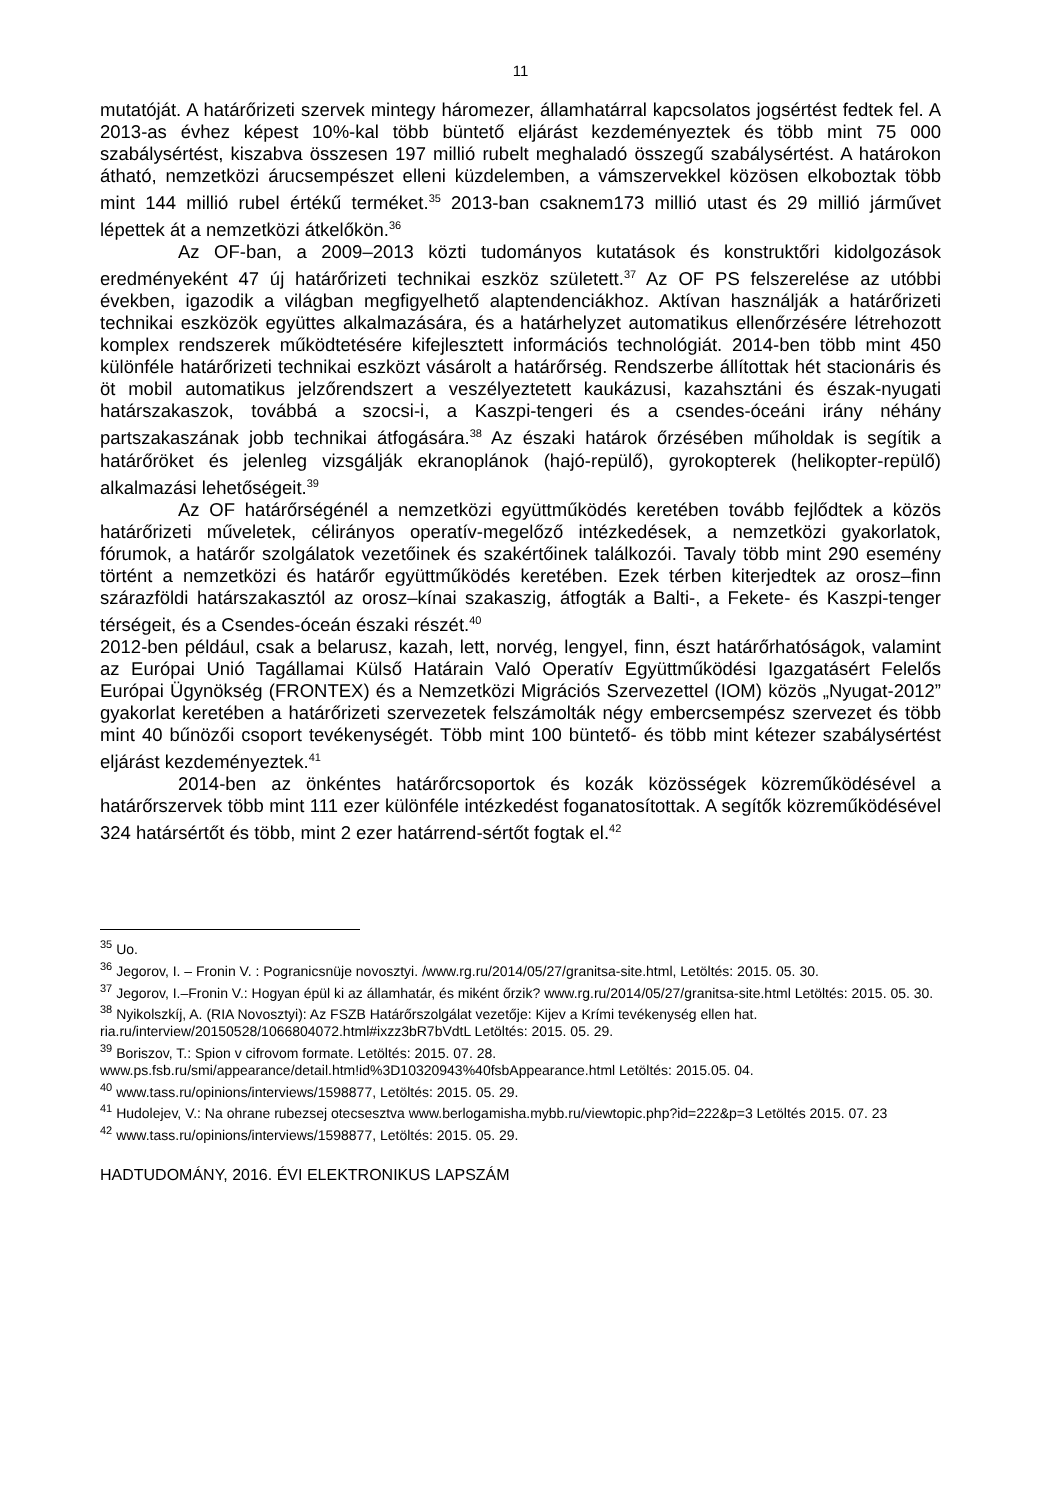11
mutatóját. A határőrizeti szervek mintegy háromezer, államhatárral kapcsolatos jogsértést fedtek fel. A 2013-as évhez képest 10%-kal több büntető eljárást kezdeményeztek és több mint 75 000 szabálysértést, kiszabva összesen 197 millió rubelt meghaladó összegű szabálysértést. A határokon átható, nemzetközi árucsempészet elleni küzdelemben, a vámszervekkel közösen elkoboztak több mint 144 millió rubel értékű terméket.<sup>35</sup> 2013-ban csaknem173 millió utast és 29 millió járművet lépettek át a nemzetközi átkelőkön.<sup>36</sup>
Az OF-ban, a 2009–2013 közti tudományos kutatások és konstruktőri kidolgozások eredményeként 47 új határőrizeti technikai eszköz született.<sup>37</sup> Az OF PS felszerelése az utóbbi években, igazodik a világban megfigyelhető alaptendenciákhoz. Aktívan használják a határőrizeti technikai eszközök együttes alkalmazására, és a határhelyzet automatikus ellenőrzésére létrehozott komplex rendszerek működtetésére kifejlesztett információs technológiát. 2014-ben több mint 450 különféle határőrizeti technikai eszközt vásárolt a határőrség. Rendszerbe állítottak hét stacionáris és öt mobil automatikus jelzőrendszert a veszélyeztetett kaukázusi, kazahsztáni és észak-nyugati határszakaszok, továbbá a szocsi-i, a Kaszpi-tengeri és a csendes-óceáni irány néhány partszakaszának jobb technikai átfogására.<sup>38</sup> Az északi határok őrzésében műholdak is segítik a határőröket és jelenleg vizsgálják ekranoplánok (hajó-repülő), gyrokopterek (helikopter-repülő) alkalmazási lehetőségeit.<sup>39</sup>
Az OF határőrségénél a nemzetközi együttműködés keretében tovább fejlődtek a közös határőrizeti műveletek, célirányos operatív-megelőző intézkedések, a nemzetközi gyakorlatok, fórumok, a határőr szolgálatok vezetőinek és szakértőinek találkozói. Tavaly több mint 290 esemény történt a nemzetközi és határőr együttműködés keretében. Ezek térben kiterjedtek az orosz‒finn szárazföldi határszakasztól az orosz‒kínai szakaszig, átfogták a Balti-, a Fekete- és Kaszpi-tenger térségeit, és a Csendes-óceán északi részét.<sup>40</sup>
2012-ben például, csak a belarusz, kazah, lett, norvég, lengyel, finn, észt határőrhatóságok, valamint az Európai Unió Tagállamai Külső Határain Való Operatív Együttműködési Igazgatásért Felelős Európai Ügynökség (FRONTEX) és a Nemzetközi Migrációs Szervezettel (IOM) közös „Nyugat-2012” gyakorlat keretében a határőrizeti szervezetek felszámolták négy embercsempész szervezet és több mint 40 bűnözői csoport tevékenységét. Több mint 100 büntető- és több mint kétezer szabálysértést eljárást kezdeményeztek.<sup>41</sup>
2014-ben az önkéntes határőrcsoportok és kozák közösségek közreműködésével a határőrszervek több mint 111 ezer különféle intézkedést foganatosítottak. A segítők közreműködésével 324 határsértőt és több, mint 2 ezer határrend-sértőt fogtak el.<sup>42</sup>
<sup>35</sup> Uo.
<sup>36</sup> Jegorov, I. – Fronin V. : Pogranicsnüje novosztyi. /www.rg.ru/2014/05/27/granitsa-site.html, Letöltés: 2015. 05. 30.
<sup>37</sup> Jegorov, I.–Fronin V.: Hogyan épül ki az államhatár, és miként őrzik? www.rg.ru/2014/05/27/granitsa-site.html Letöltés: 2015. 05. 30.
<sup>38</sup> Nyikolszkíj, A. (RIA Novosztyi): Az FSZB Határőrszolgálat vezetője: Kijev a Krími tevékenység ellen hat. ria.ru/interview/20150528/1066804072.html#ixzz3bR7bVdtL Letöltés: 2015. 05. 29.
<sup>39</sup> Boriszov, T.: Spion v cifrovom formate. Letöltés: 2015. 07. 28. www.ps.fsb.ru/smi/appearance/detail.htm!id%3D10320943%40fsbAppearance.html Letöltés: 2015.05. 04.
<sup>40</sup> www.tass.ru/opinions/interviews/1598877, Letöltés: 2015. 05. 29.
<sup>41</sup> Hudolejev, V.: Na ohrane rubezsej otecsesztva www.berlogamisha.mybb.ru/viewtopic.php?id=222&p=3 Letöltés 2015. 07. 23
<sup>42</sup> www.tass.ru/opinions/interviews/1598877, Letöltés: 2015. 05. 29.
HADTUDOMÁNY, 2016. ÉVI ELEKTRONIKUS LAPSZÁM